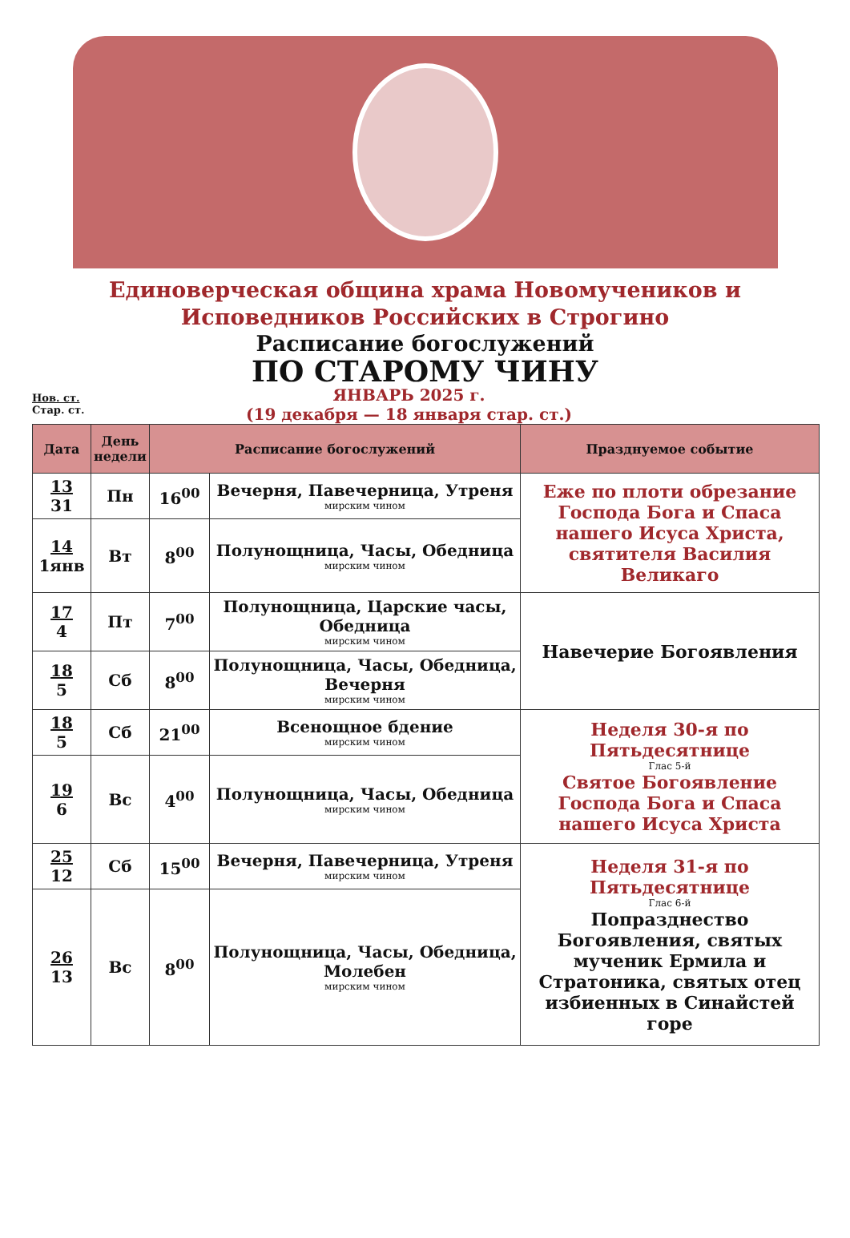Единоверческая община храма Новомучеников и
Исповедников Российских в Строгино
Расписание богослужений
ПО СТАРОМУ ЧИНУ
Нов. ст.
Стар. ст.
ЯНВАРЬ 2025 г.
(19 декабря — 18 января стар. ст.)
| Дата | День недели | Расписание богослужений | | Празднуемое событие |
| --- | --- | --- | --- | --- |
| 13 31 | Пн | 16<sup>00</sup> | Вечерня, Павечерница, Утреня мирским чином | Еже по плоти обрезание Господа Бога и Спаса нашего Исуса Христа, святителя Василия Великаго |
| 14 1янв | Вт | 8<sup>00</sup> | Полунощница, Часы, Обедница мирским чином | |
| 17 4 | Пт | 7<sup>00</sup> | Полунощница, Царские часы, Обедница мирским чином | Навечерие Богоявления |
| 18 5 | Сб | 8<sup>00</sup> | Полунощница, Часы, Обедница, Вечерня мирским чином | |
| 18 5 | Сб | 21<sup>00</sup> | Всенощное бдение мирским чином | Неделя 30-я по Пятьдесятнице Глас 5-й Святое Богоявление Господа Бога и Спаса нашего Исуса Христа |
| 19 6 | Вс | 4<sup>00</sup> | Полунощница, Часы, Обедница мирским чином | |
| 25 12 | Сб | 15<sup>00</sup> | Вечерня, Павечерница, Утреня мирским чином | Неделя 31-я по Пятьдесятнице Глас 6-й Попразднество Богоявления, святых мученик Ермила и Стратоника, святых отец избиенных в Синайстей горе |
| 26 13 | Вс | 8<sup>00</sup> | Полунощница, Часы, Обедница, Молебен мирским чином | |